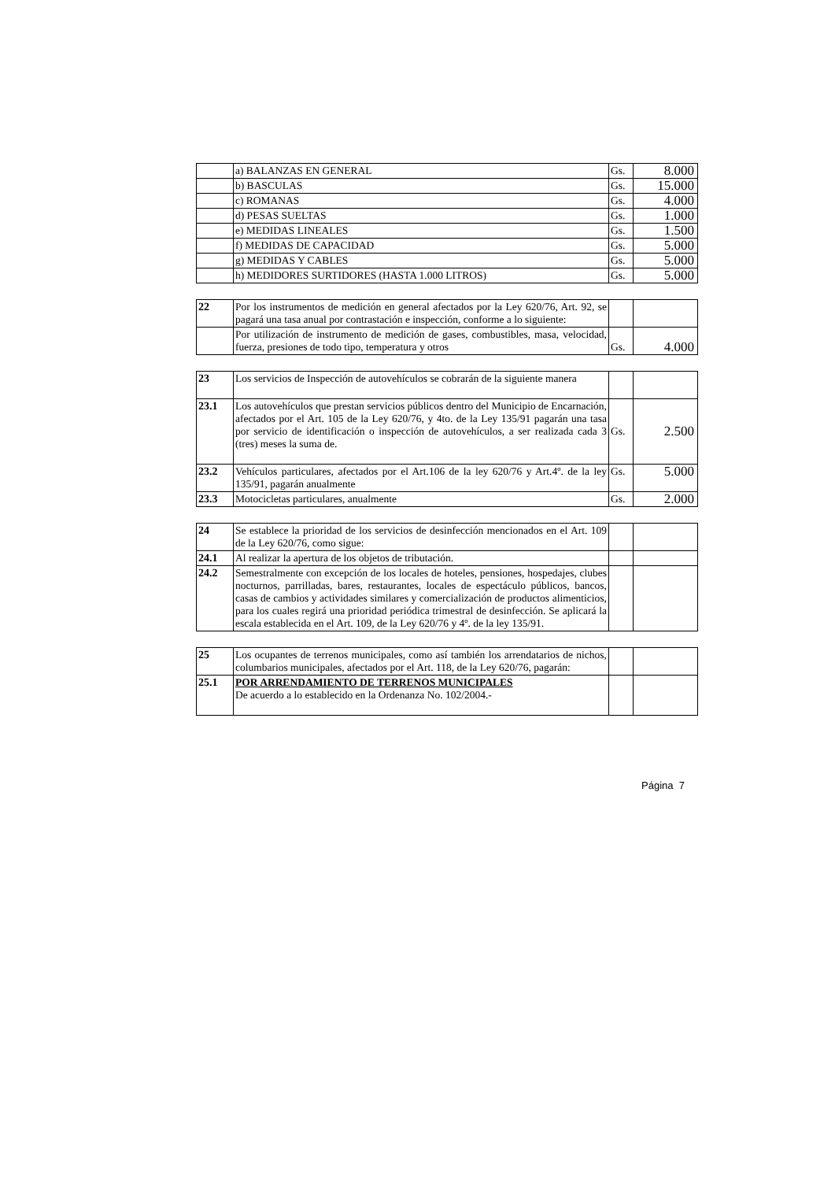| | a) BALANZAS EN GENERAL | Gs. | 8.000 |
| | b) BASCULAS | Gs. | 15.000 |
| | c) ROMANAS | Gs. | 4.000 |
| | d) PESAS SUELTAS | Gs. | 1.000 |
| | e) MEDIDAS LINEALES | Gs. | 1.500 |
| | f) MEDIDAS DE CAPACIDAD | Gs. | 5.000 |
| | g) MEDIDAS Y CABLES | Gs. | 5.000 |
| | h) MEDIDORES SURTIDORES (HASTA 1.000 LITROS) | Gs. | 5.000 |
| 22 | Por los instrumentos de medición en general afectados por la Ley 620/76, Art. 92, se pagará una tasa anual por contrastación e inspección, conforme a lo siguiente: | | |
| | Por utilización de instrumento de medición de gases, combustibles, masa, velocidad, fuerza, presiones de todo tipo, temperatura y otros | Gs. | 4.000 |
| 23 | Los servicios de Inspección de autovehículos se cobrarán de la siguiente manera | | |
| 23.1 | Los autovehículos que prestan servicios públicos dentro del Municipio de Encarnación, afectados por el Art. 105 de la Ley 620/76, y 4to. de la Ley 135/91 pagarán una tasa por servicio de identificación o inspección de autovehículos, a ser realizada cada 3 (tres) meses la suma de. | Gs. | 2.500 |
| 23.2 | Vehículos particulares, afectados por el Art.106 de la ley 620/76 y Art.4º. de la ley 135/91, pagarán anualmente | Gs. | 5.000 |
| 23.3 | Motocicletas particulares, anualmente | Gs. | 2.000 |
| 24 | Se establece la prioridad de los servicios de desinfección mencionados en el Art. 109 de la Ley 620/76, como sigue: | | |
| 24.1 | Al realizar la apertura de los objetos de tributación. | | |
| 24.2 | Semestralmente con excepción de los locales de hoteles, pensiones, hospedajes, clubes nocturnos, parrilladas, bares, restaurantes, locales de espectáculo públicos, bancos, casas de cambios y actividades similares y comercialización de productos alimenticios, para los cuales regirá una prioridad periódica trimestral de desinfección. Se aplicará la escala establecida en el Art. 109, de la Ley 620/76 y 4º. de la ley 135/91. | | |
| 25 | Los ocupantes de terrenos municipales, como así también los arrendatarios de nichos, columbarios municipales, afectados por el Art. 118, de la Ley 620/76, pagarán: | | |
| 25.1 | POR ARRENDAMIENTO DE TERRENOS MUNICIPALES De acuerdo a lo establecido en la Ordenanza No. 102/2004.- | | |
Página 7